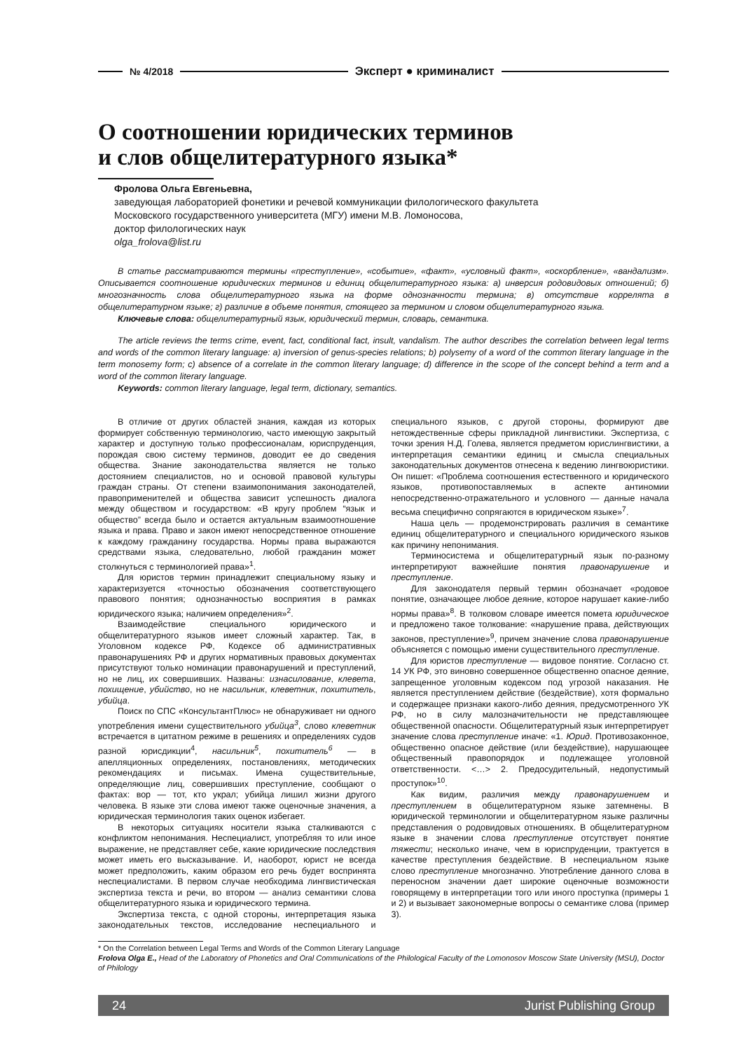№ 4/2018 Эксперт ● криминалист
О соотношении юридических терминов
и слов общелитературного языка*
Фролова Ольга Евгеньевна,
заведующая лабораторией фонетики и речевой коммуникации филологического факультета
Московского государственного университета (МГУ) имени М.В. Ломоносова,
доктор филологических наук
olga_frolova@list.ru
В статье рассматриваются термины «преступление», «событие», «факт», «условный факт», «оскорбление», «вандализм». Описывается соотношение юридических терминов и единиц общелитературного языка: а) инверсия родовидовых отношений; б) многозначность слова общелитературного языка на форме однозначности термина; в) отсутствие коррелята в общелитературном языке; г) различие в объеме понятия, стоящего за термином и словом общелитературного языка.
Ключевые слова: общелитературный язык, юридический термин, словарь, семантика.
The article reviews the terms crime, event, fact, conditional fact, insult, vandalism. The author describes the correlation between legal terms and words of the common literary language: a) inversion of genus-species relations; b) polysemy of a word of the common literary language in the term monosemy form; c) absence of a correlate in the common literary language; d) difference in the scope of the concept behind a term and a word of the common literary language.
Keywords: common literary language, legal term, dictionary, semantics.
В отличие от других областей знания, каждая из которых формирует собственную терминологию, часто имеющую закрытый характер и доступную только профессионалам, юриспруденция, порождая свою систему терминов, доводит ее до сведения общества. Знание законодательства является не только достоянием специалистов, но и основой правовой культуры граждан страны. От степени взаимопонимания законодателей, правоприменителей и общества зависит успешность диалога между обществом и государством: «В кругу проблем “язык и общество” всегда было и остается актуальным взаимоотношение языка и права. Право и закон имеют непосредственное отношение к каждому гражданину государства. Нормы права выражаются средствами языка, следовательно, любой гражданин может столкнуться с терминологией права»<sup>1</sup>.
Для юристов термин принадлежит специальному языку и характеризуется «точностью обозначения соответствующего правового понятия; однозначностью восприятия в рамках юридического языка; наличием определения»<sup>2</sup>.
Взаимодействие специального юридического и общелитературного языков имеет сложный характер. Так, в Уголовном кодексе РФ, Кодексе об административных правонарушениях РФ и других нормативных правовых документах присутствуют только номинации правонарушений и преступлений, но не лиц, их совершивших. Названы: изнасилование, клевета, похищение, убийство, но не насильник, клеветник, похититель, убийца.
Поиск по СПС «КонсультантПлюс» не обнаруживает ни одного употребления имени существительного убийца<sup>3</sup>, слово клеветник встречается в цитатном режиме в решениях и определениях судов разной юрисдикции<sup>4</sup>, насильник<sup>5</sup>, похититель<sup>6</sup> — в апелляционных определениях, постановлениях, методических рекомендациях и письмах. Имена существительные, определяющие лиц, совершивших преступление, сообщают о фактах: вор — тот, кто украл; убийца лишил жизни другого человека. В языке эти слова имеют также оценочные значения, а юридическая терминология таких оценок избегает.
В некоторых ситуациях носители языка сталкиваются с конфликтом непонимания. Неспециалист, употребляя то или иное выражение, не представляет себе, какие юридические последствия может иметь его высказывание. И, наоборот, юрист не всегда может предположить, каким образом его речь будет воспринята неспециалистами. В первом случае необходима лингвистическая экспертиза текста и речи, во втором — анализ семантики слова общелитературного языка и юридического термина.
Экспертиза текста, с одной стороны, интерпретация языка законодательных текстов, исследование неспециального и специального языков, с другой стороны, формируют две нетождественные сферы прикладной лингвистики. Экспертиза, с точки зрения Н.Д. Голева, является предметом юрислингвистики, а интерпретация семантики единиц и смысла специальных законодательных документов отнесена к ведению лингвоюристики. Он пишет: «Проблема соотношения естественного и юридического языков, противопоставляемых в аспекте антиномии непосредственно-отражательного и условного — данные начала весьма специфично сопрягаются в юридическом языке»<sup>7</sup>.
Наша цель — продемонстрировать различия в семантике единиц общелитературного и специального юридического языков как причину непонимания.
Терминосистема и общелитературный язык по-разному интерпретируют важнейшие понятия правонарушение и преступление.
Для законодателя первый термин обозначает «родовое понятие, означающее любое деяние, которое нарушает какие-либо нормы права»<sup>8</sup>. В толковом словаре имеется помета юридическое и предложено такое толкование: «нарушение права, действующих законов, преступление»<sup>9</sup>, причем значение слова правонарушение объясняется с помощью имени существительного преступление.
Для юристов преступление — видовое понятие. Согласно ст. 14 УК РФ, это виновно совершенное общественно опасное деяние, запрещенное уголовным кодексом под угрозой наказания. Не является преступлением действие (бездействие), хотя формально и содержащее признаки какого-либо деяния, предусмотренного УК РФ, но в силу малозначительности не представляющее общественной опасности. Общелитературный язык интерпретирует значение слова преступление иначе: «1. Юрид. Противозаконное, общественно опасное действие (или бездействие), нарушающее общественный правопорядок и подлежащее уголовной ответственности. <…> 2. Предосудительный, недопустимый проступок»<sup>10</sup>.
Как видим, различия между правонарушением и преступлением в общелитературном языке затемнены. В юридической терминологии и общелитературном языке различны представления о родовидовых отношениях. В общелитературном языке в значении слова преступление отсутствует понятие тяжести; несколько иначе, чем в юриспруденции, трактуется в качестве преступления бездействие. В неспециальном языке слово преступление многозначно. Употребление данного слова в переносном значении дает широкие оценочные возможности говорящему в интерпретации того или иного проступка (примеры 1 и 2) и вызывает закономерные вопросы о семантике слова (пример 3).
* On the Correlation between Legal Terms and Words of the Common Literary Language
Frolova Olga E., Head of the Laboratory of Phonetics and Oral Communications of the Philological Faculty of the Lomonosov Moscow State University (MSU), Doctor of Philology
24 Jurist Publishing Group